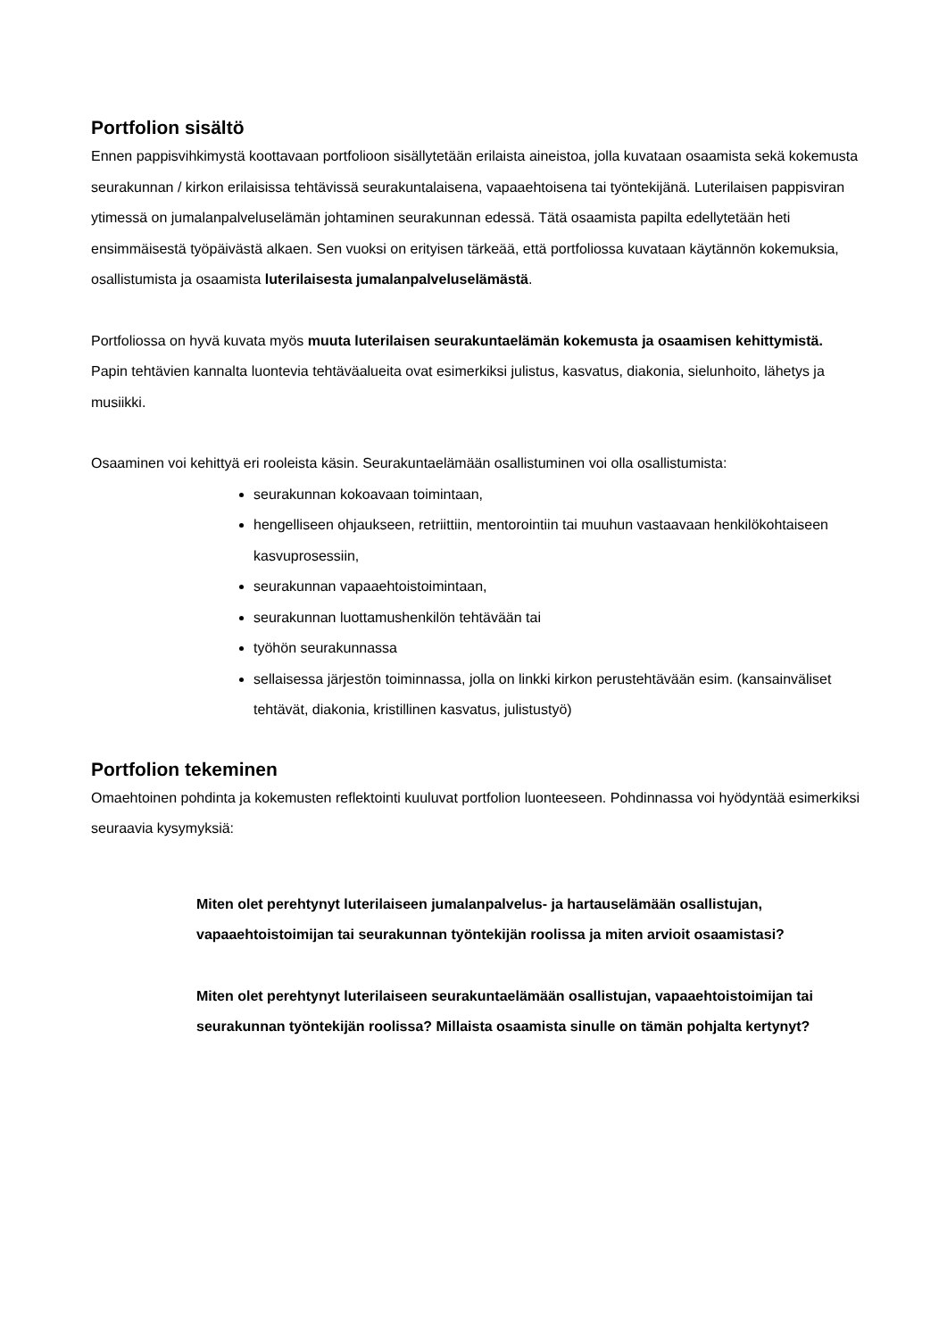Portfolion sisältö
Ennen pappisvihkimystä koottavaan portfolioon sisällytetään erilaista aineistoa, jolla kuvataan osaamista sekä kokemusta seurakunnan / kirkon erilaisissa tehtävissä seurakuntalaisena, vapaa­ehtoisena tai työntekijänä. Luterilaisen pappisviran ytimessä on jumalanpalveluselämän johtami­nen seurakunnan edessä. Tätä osaamista papilta edellytetään heti ensimmäisestä työpäivästä al­kaen. Sen vuoksi on erityisen tärkeää, että portfoliossa kuvataan käytännön kokemuksia, osallistu­mista ja osaamista luterilaisesta jumalanpalveluselämästä.
Portfoliossa on hyvä kuvata myös muuta luterilaisen seurakuntaelämän kokemusta ja osaami­sen kehittymistä. Papin tehtävien kannalta luontevia tehtäväalueita ovat esimerkiksi julistus, kas­vatus, diakonia, sielunhoito, lähetys ja musiikki.
Osaaminen voi kehittyä eri rooleista käsin. Seurakuntaelämään osallistuminen voi olla osallistu­mista:
seurakunnan kokoavaan toimintaan,
hengelliseen ohjaukseen, retriittiin, mentorointiin tai muuhun vastaavaan hen­kilökohtaiseen kasvuprosessiin,
seurakunnan vapaaehtoistoimintaan,
seurakunnan luottamushenkilön tehtävään tai
työhön seurakunnassa
sellaisessa järjestön toiminnassa, jolla on linkki kirkon perustehtävään esim. (kansainväliset tehtävät, diakonia, kristillinen kasvatus, julistustyö)
Portfolion tekeminen
Omaehtoinen pohdinta ja kokemusten reflektointi kuuluvat portfolion luonteeseen. Pohdinnassa voi hyödyntää esimerkiksi seuraavia kysymyksiä:
Miten olet perehtynyt luterilaiseen jumalanpalvelus- ja hartauselämään osallis­tujan, vapaaehtoistoimijan tai seurakunnan työntekijän roolissa ja miten arvioit osaamistasi?
Miten olet perehtynyt luterilaiseen seurakuntaelämään osallistujan, vapaaeh­toistoimijan tai seurakunnan työntekijän roolissa? Millaista osaamista sinulle on tämän pohjalta kertynyt?